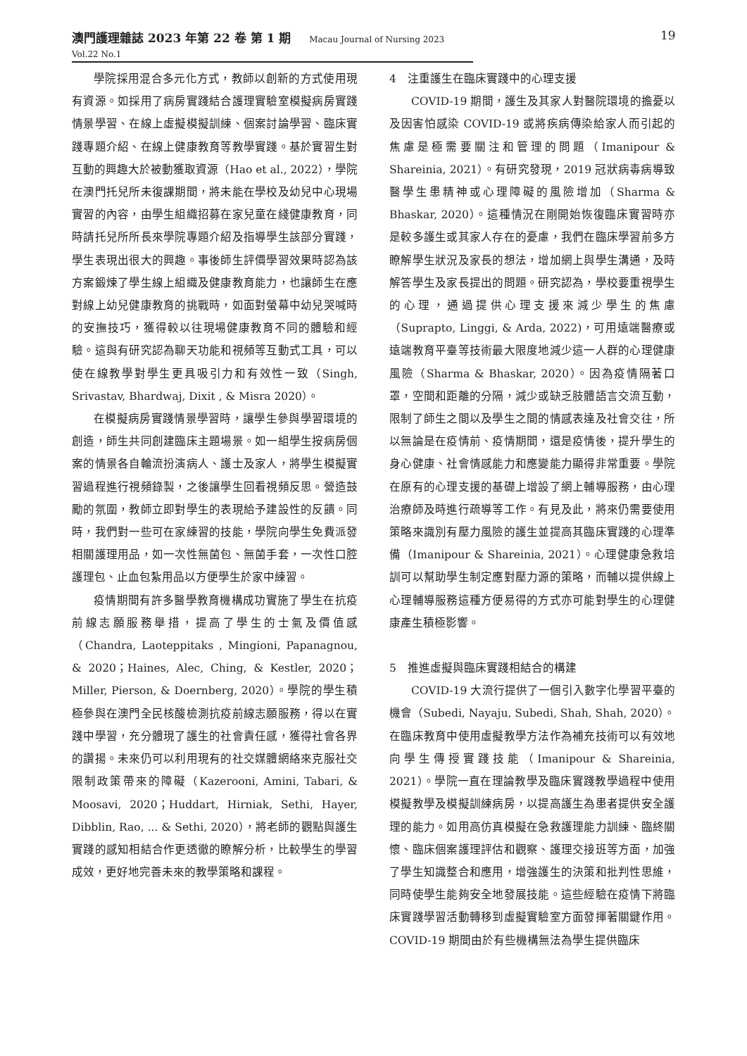澳門護理雜誌 2023 年第 22 卷 第 1 期 Macau Journal of Nursing 2023 Vol.22 No.1
19
學院採用混合多元化方式，教師以創新的方式使用現有資源。如採用了病房實踐結合護理實驗室模擬病房實踐情景學習、在線上虛擬模擬訓練、個案討論學習、臨床實踐專題介紹、在線上健康教育等教學實踐。基於實習生對互動的興趣大於被動獲取資源（Hao et al., 2022），學院在澳門托兒所未復課期間，將未能在學校及幼兒中心現場實習的內容，由學生組織招募在家兒童在綫健康教育，同時請托兒所所長來學院專題介紹及指導學生該部分實踐，學生表現出很大的興趣。事後師生評價學習效果時認為該方案鍛煉了學生線上組織及健康教育能力，也讓師生在應對線上幼兒健康教育的挑戰時，如面對螢幕中幼兒哭喊時的安撫技巧，獲得較以往現場健康教育不同的體驗和經驗。這與有研究認為聊天功能和視頻等互動式工具，可以使在線教學對學生更具吸引力和有效性一致（Singh, Srivastav, Bhardwaj, Dixit , & Misra 2020）。
在模擬病房實踐情景學習時，讓學生參與學習環境的創造，師生共同創建臨床主題場景。如一組學生按病房個案的情景各自輪流扮演病人、護士及家人，將學生模擬實習過程進行視頻錄製，之後讓學生回看視頻反思。營造鼓勵的氛圍，教師立即對學生的表現給予建設性的反饋。同時，我們對一些可在家練習的技能，學院向學生免費派發相關護理用品，如一次性無菌包、無菌手套，一次性口腔護理包、止血包紮用品以方便學生於家中練習。
疫情期間有許多醫學教育機構成功實施了學生在抗疫前線志願服務舉措，提高了學生的士氣及價值感（Chandra, Laoteppitaks , Mingioni, Papanagnou, & 2020；Haines, Alec, Ching, & Kestler, 2020；Miller, Pierson, & Doernberg, 2020）。學院的學生積極參與在澳門全民核酸檢測抗疫前線志願服務，得以在實踐中學習，充分體現了護生的社會責任感，獲得社會各界的讚揚。未來仍可以利用現有的社交媒體網絡來克服社交限制政策帶來的障礙（Kazerooni, Amini, Tabari, & Moosavi, 2020；Huddart, Hirniak, Sethi, Hayer, Dibblin, Rao, ... & Sethi, 2020），將老師的觀點與護生實踐的感知相結合作更透徹的瞭解分析，比較學生的學習成效，更好地完善未來的教學策略和課程。
4　注重護生在臨床實踐中的心理支援
COVID-19 期間，護生及其家人對醫院環境的擔憂以及因害怕感染 COVID-19 或將疾病傳染給家人而引起的焦慮是極需要關注和管理的問題（Imanipour & Shareinia, 2021）。有研究發現，2019 冠狀病毒病導致醫學生患精神或心理障礙的風險增加（Sharma & Bhaskar, 2020）。這種情況在剛開始恢復臨床實習時亦是較多護生或其家人存在的憂慮，我們在臨床學習前多方瞭解學生狀況及家長的想法，增加網上與學生溝通，及時解答學生及家長提出的問題。研究認為，學校要重視學生的心理，通過提供心理支援來減少學生的焦慮（Suprapto, Linggi, & Arda, 2022)，可用遠端醫療或遠端教育平臺等技術最大限度地減少這一人群的心理健康風險（Sharma & Bhaskar, 2020）。因為疫情隔著口罩，空間和距離的分隔，減少或缺乏肢體語言交流互動，限制了師生之間以及學生之間的情感表達及社會交往，所以無論是在疫情前、疫情期間，還是疫情後，提升學生的身心健康、社會情感能力和應變能力顯得非常重要。學院在原有的心理支援的基礎上增設了網上輔導服務，由心理治療師及時進行疏導等工作。有見及此，將來仍需要使用策略來識別有壓力風險的護生並提高其臨床實踐的心理準備（Imanipour & Shareinia, 2021）。心理健康急救培訓可以幫助學生制定應對壓力源的策略，而輔以提供線上心理輔導服務這種方便易得的方式亦可能對學生的心理健康產生積極影響。
5　推進虛擬與臨床實踐相結合的構建
COVID-19 大流行提供了一個引入數字化學習平臺的機會（Subedi, Nayaju, Subedi, Shah, Shah, 2020）。在臨床教育中使用虛擬教學方法作為補充技術可以有效地向學生傳授實踐技能（Imanipour & Shareinia, 2021）。學院一直在理論教學及臨床實踐教學過程中使用模擬教學及模擬訓練病房，以提高護生為患者提供安全護理的能力。如用高仿真模擬在急救護理能力訓練、臨終關懷、臨床個案護理評估和觀察、護理交接班等方面，加強了學生知識整合和應用，增強護生的決策和批判性思維，同時使學生能夠安全地發展技能。這些經驗在疫情下將臨床實踐學習活動轉移到虛擬實驗室方面發揮著關鍵作用。COVID-19 期間由於有些機構無法為學生提供臨床